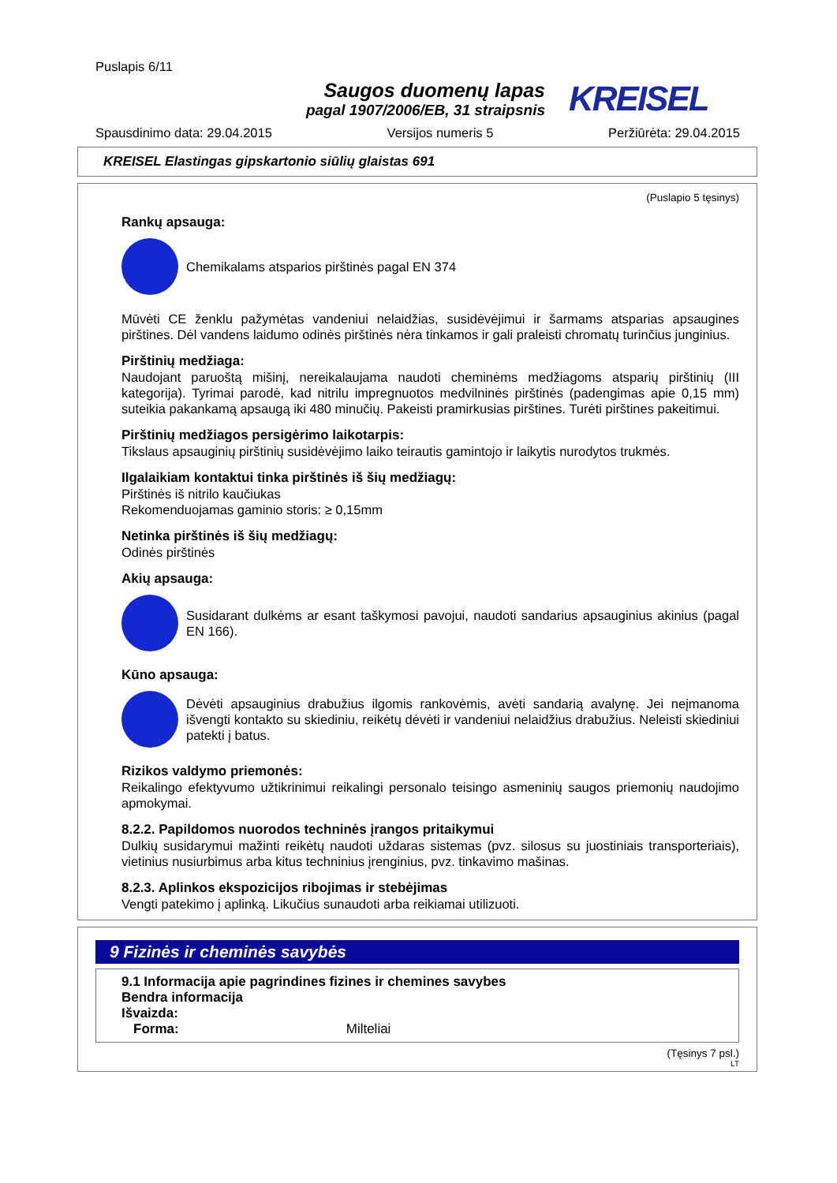Puslapis 6/11
Saugos duomenų lapas
pagal 1907/2006/EB, 31 straipsnis
KREISEL
Spausdinimo data: 29.04.2015 Versijos numeris 5 Peržiūrėta: 29.04.2015
KREISEL Elastingas gipskartonio siūlių glaistas 691
(Puslapio 5 tęsinys)
Rankų apsauga:
Chemikalams atsparios pirštinės pagal EN 374
Mūvėti CE ženklu pažymėtas vandeniui nelaidžias, susidėvėjimui ir šarmams atsparias apsaugines pirštines. Dėl vandens laidumo odinės pirštinės nėra tinkamos ir gali praleisti chromatų turinčius junginius.
Pirštinių medžiaga:
Naudojant paruoštą mišinį, nereikalaujama naudoti cheminėms medžiagoms atsparių pirštinių (III kategorija). Tyrimai parodė, kad nitrilu impregnuotos medvilninės pirštinės (padengimas apie 0,15 mm) suteikia pakankamą apsaugą iki 480 minučių. Pakeisti pramirkusias pirštines. Turėti pirštines pakeitimui.
Pirštinių medžiagos persigėrimo laikotarpis:
Tikslaus apsauginių pirštinių susidėvėjimo laiko teirautis gamintojo ir laikytis nurodytos trukmės.
Ilgalaikiam kontaktui tinka pirštinės iš šių medžiagų:
Pirštinės iš nitrilo kaučiukas
Rekomenduojamas gaminio storis: ≥ 0,15mm
Netinka pirštinės iš šių medžiagų:
Odinės pirštinės
Akių apsauga:
Susidarant dulkėms ar esant taškymosi pavojui, naudoti sandarius apsauginius akinius (pagal EN 166).
Kūno apsauga:
Dėvėti apsauginius drabužius ilgomis rankovėmis, avėti sandarią avalynę. Jei neįmanoma išvengti kontakto su skiediniu, reikėtų dėvėti ir vandeniui nelaidžius drabužius. Neleisti skiediniui patekti į batus.
Rizikos valdymo priemonės:
Reikalingo efektyvumo užtikrinimui reikalingi personalo teisingo asmeninių saugos priemonių naudojimo apmokymai.
8.2.2. Papildomos nuorodos techninės įrangos pritaikymui
Dulkių susidarymui mažinti reikėtų naudoti uždaras sistemas (pvz. silosus su juostiniais transporteriais), vietinius nusiurbimus arba kitus techninius įrenginius, pvz. tinkavimo mašinas.
8.2.3. Aplinkos ekspozicijos ribojimas ir stebėjimas
Vengti patekimo į aplinką. Likučius sunaudoti arba reikiamai utilizuoti.
9 Fizinės ir cheminės savybės
9.1 Informacija apie pagrindines fizines ir chemines savybes
Bendra informacija
Išvaizda:
Forma: Milteliai
(Tęsinys 7 psl.)
LT